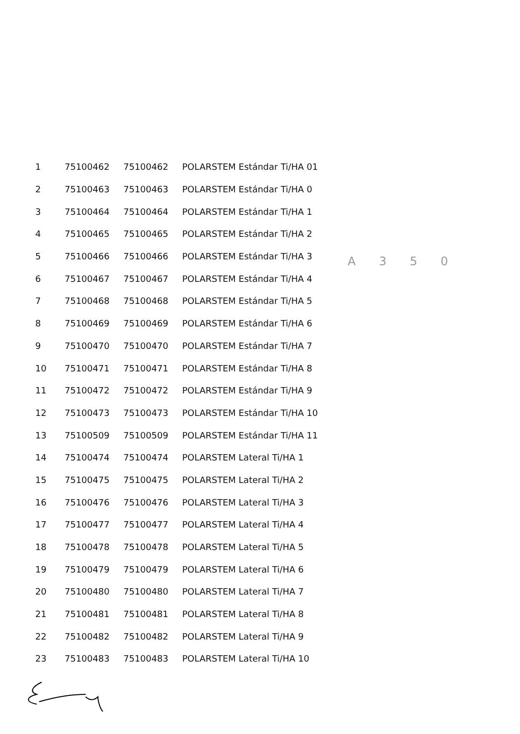A 3 5 0
| 1 | 75100462 | 75100462 | POLARSTEM Estándar Ti/HA 01 |
| 2 | 75100463 | 75100463 | POLARSTEM Estándar Ti/HA 0 |
| 3 | 75100464 | 75100464 | POLARSTEM Estándar Ti/HA 1 |
| 4 | 75100465 | 75100465 | POLARSTEM Estándar Ti/HA 2 |
| 5 | 75100466 | 75100466 | POLARSTEM Estándar Ti/HA 3 |
| 6 | 75100467 | 75100467 | POLARSTEM Estándar Ti/HA 4 |
| 7 | 75100468 | 75100468 | POLARSTEM Estándar Ti/HA 5 |
| 8 | 75100469 | 75100469 | POLARSTEM Estándar Ti/HA 6 |
| 9 | 75100470 | 75100470 | POLARSTEM Estándar Ti/HA 7 |
| 10 | 75100471 | 75100471 | POLARSTEM Estándar Ti/HA 8 |
| 11 | 75100472 | 75100472 | POLARSTEM Estándar Ti/HA 9 |
| 12 | 75100473 | 75100473 | POLARSTEM Estándar Ti/HA 10 |
| 13 | 75100509 | 75100509 | POLARSTEM Estándar Ti/HA 11 |
| 14 | 75100474 | 75100474 | POLARSTEM Lateral Ti/HA 1 |
| 15 | 75100475 | 75100475 | POLARSTEM Lateral Ti/HA 2 |
| 16 | 75100476 | 75100476 | POLARSTEM Lateral Ti/HA 3 |
| 17 | 75100477 | 75100477 | POLARSTEM Lateral Ti/HA 4 |
| 18 | 75100478 | 75100478 | POLARSTEM Lateral Ti/HA 5 |
| 19 | 75100479 | 75100479 | POLARSTEM Lateral Ti/HA 6 |
| 20 | 75100480 | 75100480 | POLARSTEM Lateral Ti/HA 7 |
| 21 | 75100481 | 75100481 | POLARSTEM Lateral Ti/HA 8 |
| 22 | 75100482 | 75100482 | POLARSTEM Lateral Ti/HA 9 |
| 23 | 75100483 | 75100483 | POLARSTEM Lateral Ti/HA 10 |